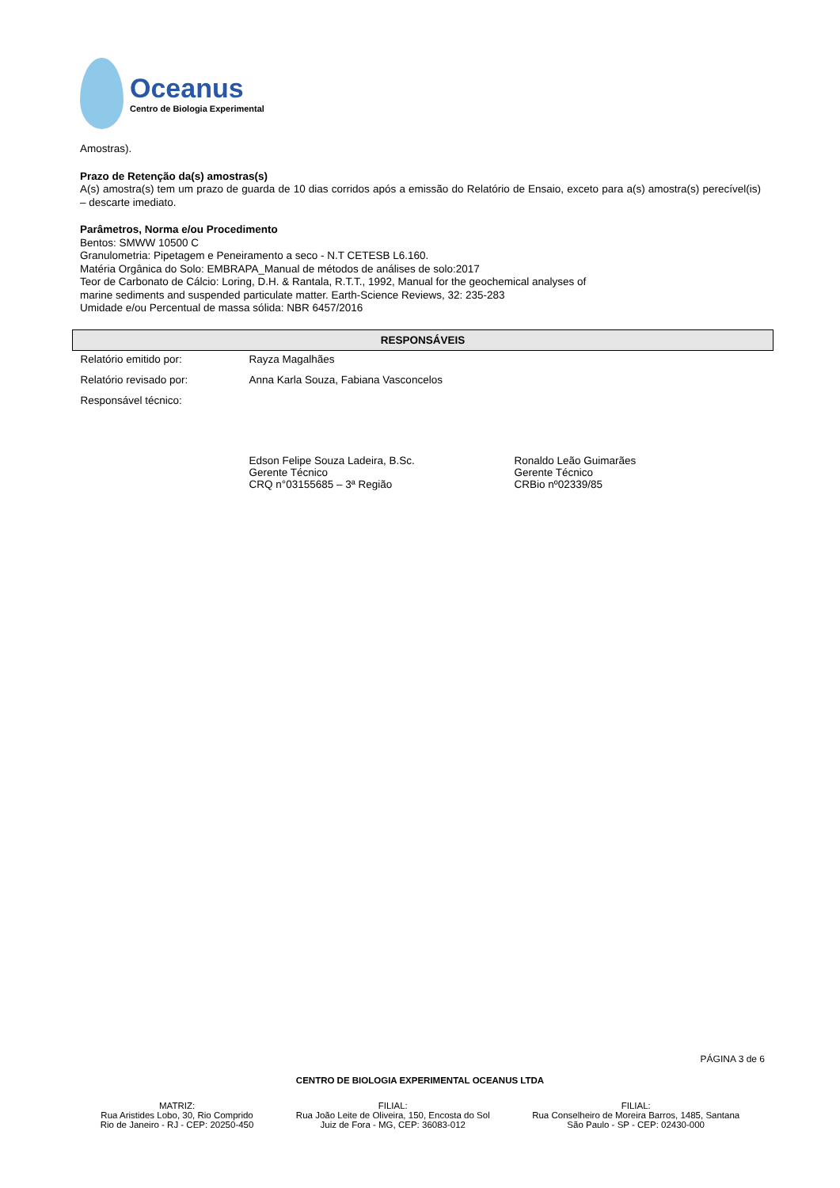Oceanus
Centro de Biologia Experimental
Amostras).
Prazo de Retenção da(s) amostras(s)
A(s) amostra(s) tem um prazo de guarda de 10 dias corridos após a emissão do Relatório de Ensaio, exceto para a(s) amostra(s) perecível(is) – descarte imediato.
Parâmetros, Norma e/ou Procedimento
Bentos: SMWW 10500 C
Granulometria: Pipetagem e Peneiramento a seco - N.T CETESB L6.160.
Matéria Orgânica do Solo: EMBRAPA_Manual de métodos de análises de solo:2017
Teor de Carbonato de Cálcio: Loring, D.H. & Rantala, R.T.T., 1992, Manual for the geochemical analyses of
marine sediments and suspended particulate matter. Earth-Science Reviews, 32: 235-283
Umidade e/ou Percentual de massa sólida: NBR 6457/2016
| RESPONSÁVEIS | | |
| --- | --- | --- |
| Relatório emitido por: | Rayza Magalhães | |
| Relatório revisado por: | Anna Karla Souza, Fabiana Vasconcelos | |
| Responsável técnico: | | |
| | Edson Felipe Souza Ladeira, B.Sc. Gerente Técnico CRQ n°03155685 – 3ª Região | Ronaldo Leão Guimarães Gerente Técnico CRBio nº02339/85 |
PÁGINA 3 de 6
CENTRO DE BIOLOGIA EXPERIMENTAL OCEANUS LTDA
MATRIZ:
Rua Aristides Lobo, 30, Rio Comprido
Rio de Janeiro - RJ - CEP: 20250-450
FILIAL:
Rua João Leite de Oliveira, 150, Encosta do Sol
Juiz de Fora - MG, CEP: 36083-012
FILIAL:
Rua Conselheiro de Moreira Barros, 1485, Santana
São Paulo - SP - CEP: 02430-000